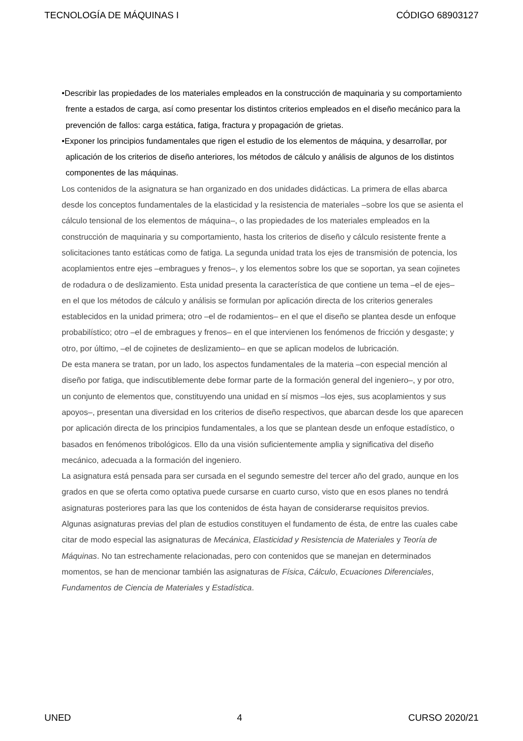TECNOLOGÍA DE MÁQUINAS I CÓDIGO 68903127
•Describir las propiedades de los materiales empleados en la construcción de maquinaria y su comportamiento frente a estados de carga, así como presentar los distintos criterios empleados en el diseño mecánico para la prevención de fallos: carga estática, fatiga, fractura y propagación de grietas.
•Exponer los principios fundamentales que rigen el estudio de los elementos de máquina, y desarrollar, por aplicación de los criterios de diseño anteriores, los métodos de cálculo y análisis de algunos de los distintos componentes de las máquinas.
Los contenidos de la asignatura se han organizado en dos unidades didácticas. La primera de ellas abarca desde los conceptos fundamentales de la elasticidad y la resistencia de materiales –sobre los que se asienta el cálculo tensional de los elementos de máquina–, o las propiedades de los materiales empleados en la construcción de maquinaria y su comportamiento, hasta los criterios de diseño y cálculo resistente frente a solicitaciones tanto estáticas como de fatiga. La segunda unidad trata los ejes de transmisión de potencia, los acoplamientos entre ejes –embragues y frenos–, y los elementos sobre los que se soportan, ya sean cojinetes de rodadura o de deslizamiento. Esta unidad presenta la característica de que contiene un tema –el de ejes– en el que los métodos de cálculo y análisis se formulan por aplicación directa de los criterios generales establecidos en la unidad primera; otro –el de rodamientos– en el que el diseño se plantea desde un enfoque probabilístico; otro –el de embragues y frenos– en el que intervienen los fenómenos de fricción y desgaste; y otro, por último, –el de cojinetes de deslizamiento– en que se aplican modelos de lubricación.
De esta manera se tratan, por un lado, los aspectos fundamentales de la materia –con especial mención al diseño por fatiga, que indiscutiblemente debe formar parte de la formación general del ingeniero–, y por otro, un conjunto de elementos que, constituyendo una unidad en sí mismos –los ejes, sus acoplamientos y sus apoyos–, presentan una diversidad en los criterios de diseño respectivos, que abarcan desde los que aparecen por aplicación directa de los principios fundamentales, a los que se plantean desde un enfoque estadístico, o basados en fenómenos tribológicos. Ello da una visión suficientemente amplia y significativa del diseño mecánico, adecuada a la formación del ingeniero.
La asignatura está pensada para ser cursada en el segundo semestre del tercer año del grado, aunque en los grados en que se oferta como optativa puede cursarse en cuarto curso, visto que en esos planes no tendrá asignaturas posteriores para las que los contenidos de ésta hayan de considerarse requisitos previos.
Algunas asignaturas previas del plan de estudios constituyen el fundamento de ésta, de entre las cuales cabe citar de modo especial las asignaturas de Mecánica, Elasticidad y Resistencia de Materiales y Teoría de Máquinas. No tan estrechamente relacionadas, pero con contenidos que se manejan en determinados momentos, se han de mencionar también las asignaturas de Física, Cálculo, Ecuaciones Diferenciales, Fundamentos de Ciencia de Materiales y Estadística.
UNED 4 CURSO 2020/21